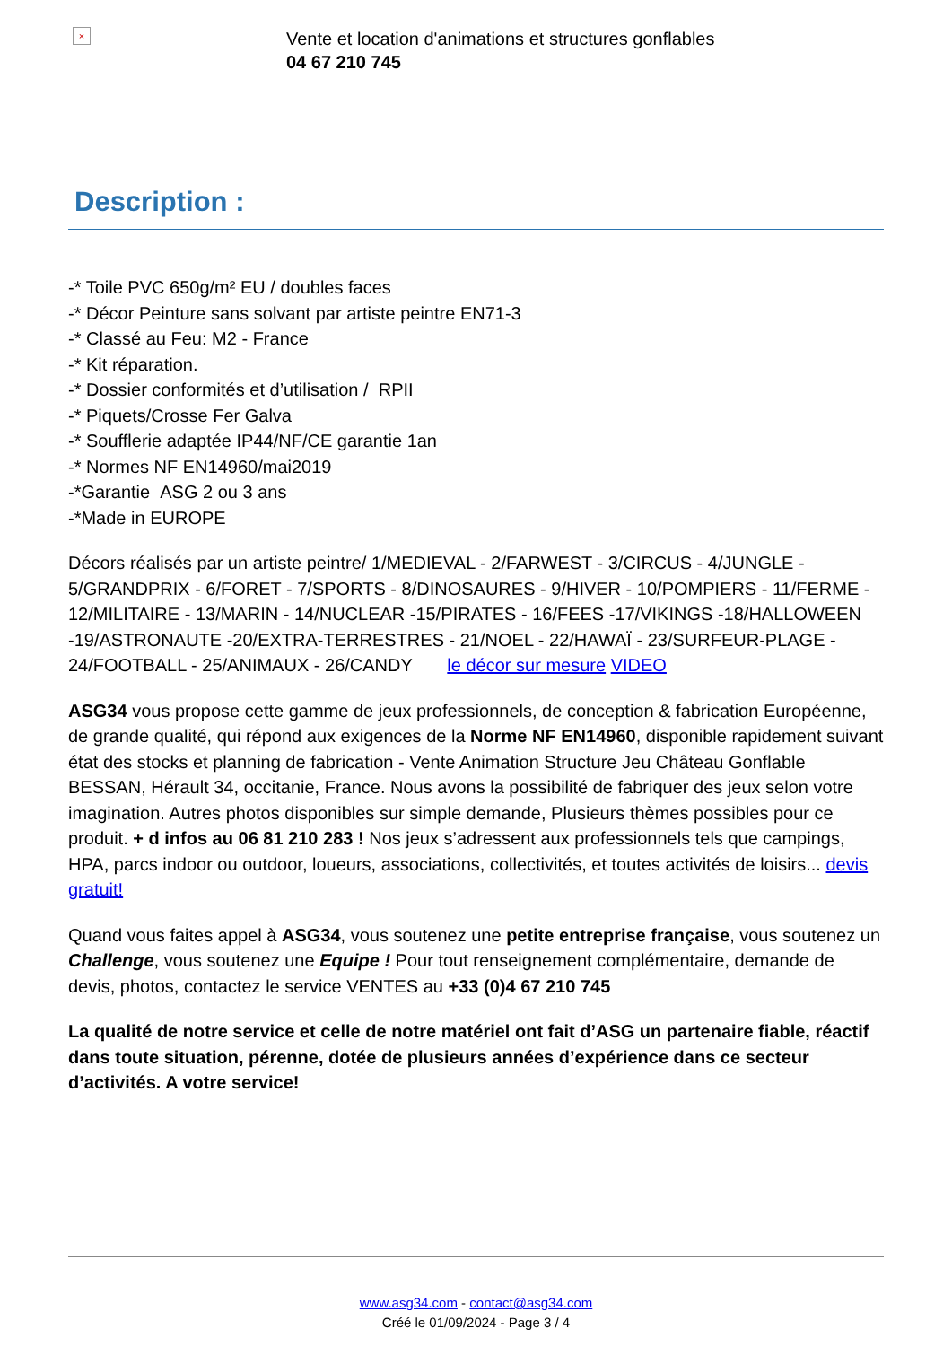×
Vente et location d'animations et structures gonflables
04 67 210 745
Description :
-* Toile PVC 650g/m² EU / doubles faces
-* Décor Peinture sans solvant par artiste peintre EN71-3
-* Classé au Feu: M2 - France
-* Kit réparation.
-* Dossier conformités et d’utilisation / RPII
-* Piquets/Crosse Fer Galva
-* Soufflerie adaptée IP44/NF/CE garantie 1an
-* Normes NF EN14960/mai2019
-*Garantie ASG 2 ou 3 ans
-*Made in EUROPE
Décors réalisés par un artiste peintre/ 1/MEDIEVAL - 2/FARWEST - 3/CIRCUS - 4/JUNGLE - 5/GRANDPRIX - 6/FORET - 7/SPORTS - 8/DINOSAURES - 9/HIVER - 10/POMPIERS - 11/FERME - 12/MILITAIRE - 13/MARIN - 14/NUCLEAR -15/PIRATES - 16/FEES -17/VIKINGS -18/HALLOWEEN -19/ASTRONAUTE -20/EXTRA-TERRESTRES - 21/NOEL - 22/HAWAÏ - 23/SURFEUR-PLAGE - 24/FOOTBALL - 25/ANIMAUX - 26/CANDY le décor sur mesure VIDEO
ASG34 vous propose cette gamme de jeux professionnels, de conception & fabrication Européenne, de grande qualité, qui répond aux exigences de la Norme NF EN14960, disponible rapidement suivant état des stocks et planning de fabrication - Vente Animation Structure Jeu Château Gonflable BESSAN, Hérault 34, occitanie, France. Nous avons la possibilité de fabriquer des jeux selon votre imagination. Autres photos disponibles sur simple demande, Plusieurs thèmes possibles pour ce produit. + d infos au 06 81 210 283 ! Nos jeux s’adressent aux professionnels tels que campings, HPA, parcs indoor ou outdoor, loueurs, associations, collectivités, et toutes activités de loisirs... devis gratuit!
Quand vous faites appel à ASG34, vous soutenez une petite entreprise française, vous soutenez un Challenge, vous soutenez une Equipe ! Pour tout renseignement complémentaire, demande de devis, photos, contactez le service VENTES au +33 (0)4 67 210 745
La qualité de notre service et celle de notre matériel ont fait d’ASG un partenaire fiable, réactif dans toute situation, pérenne, dotée de plusieurs années d’expérience dans ce secteur d’activités. A votre service!
www.asg34.com - contact@asg34.com
Créé le 01/09/2024 - Page 3 / 4